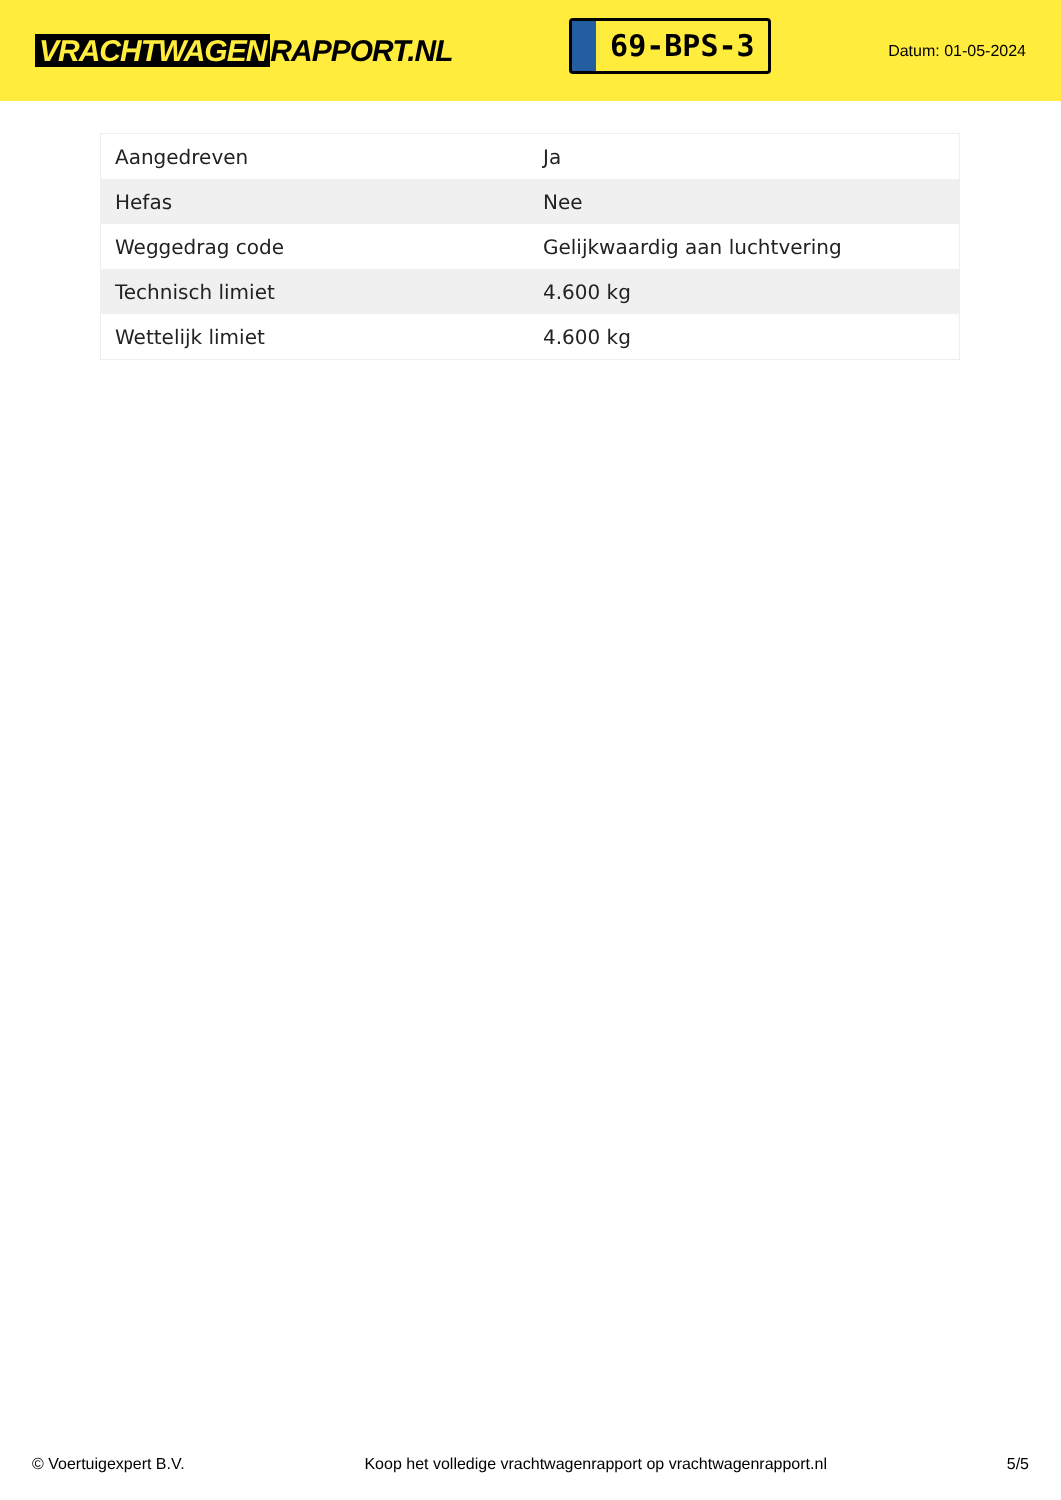VRACHTWAGEN RAPPORT.NL
69-BPS-3
Datum: 01-05-2024
| Aangedreven | Ja |
| Hefas | Nee |
| Weggedrag code | Gelijkwaardig aan luchtvering |
| Technisch limiet | 4.600 kg |
| Wettelijk limiet | 4.600 kg |
© Voertuigexpert B.V. Koop het volledige vrachtwagenrapport op vrachtwagenrapport.nl 5/5